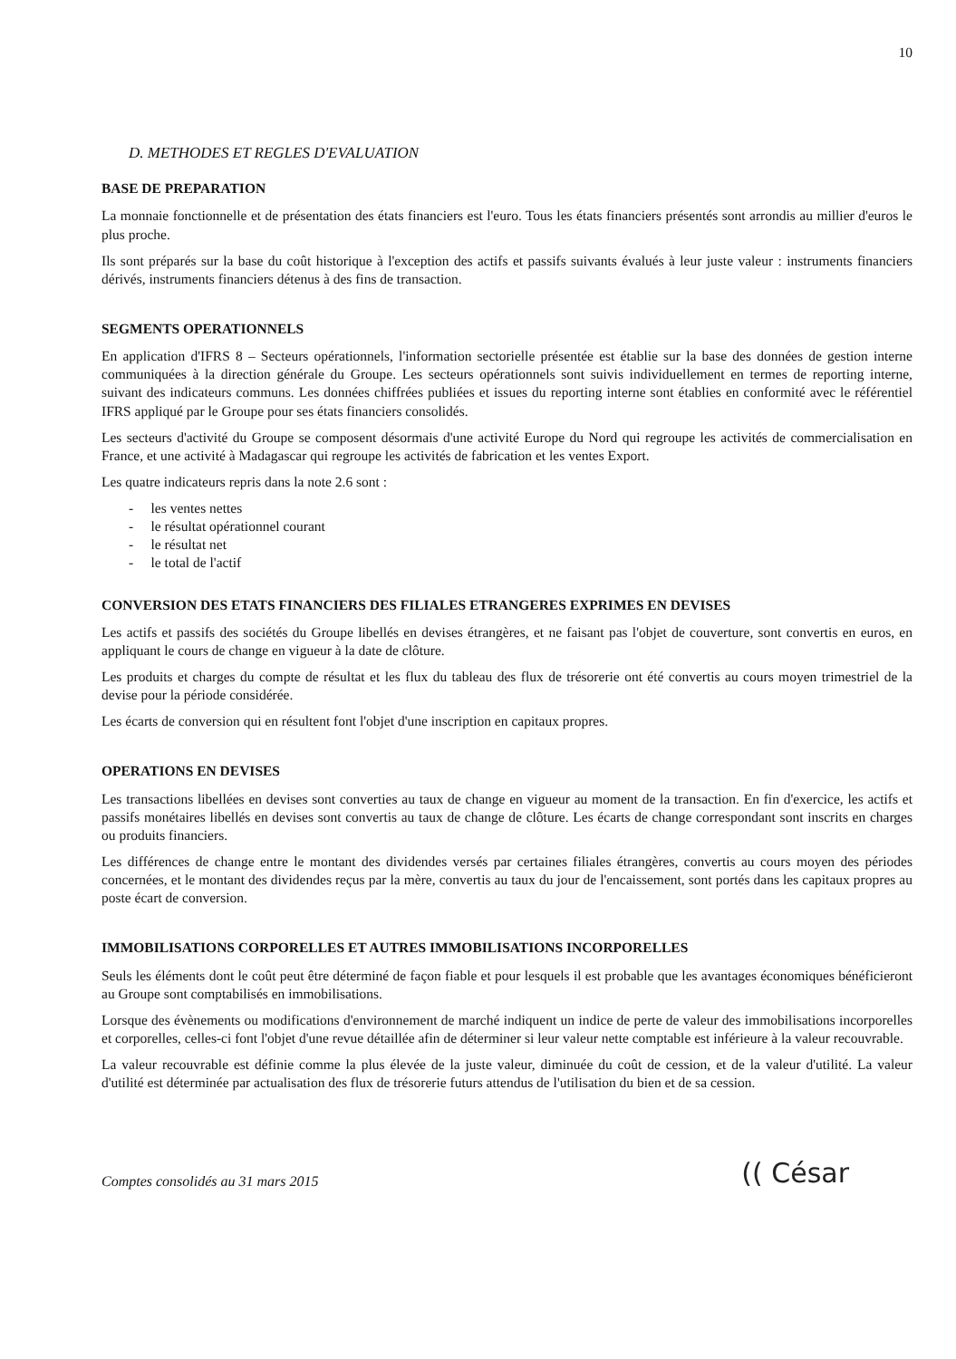10
D. METHODES ET REGLES D'EVALUATION
BASE DE PREPARATION
La monnaie fonctionnelle et de présentation des états financiers est l'euro. Tous les états financiers présentés sont arrondis au millier d'euros le plus proche.
Ils sont préparés sur la base du coût historique à l'exception des actifs et passifs suivants évalués à leur juste valeur : instruments financiers dérivés, instruments financiers détenus à des fins de transaction.
SEGMENTS OPERATIONNELS
En application d'IFRS 8 – Secteurs opérationnels, l'information sectorielle présentée est établie sur la base des données de gestion interne communiquées à la direction générale du Groupe. Les secteurs opérationnels sont suivis individuellement en termes de reporting interne, suivant des indicateurs communs. Les données chiffrées publiées et issues du reporting interne sont établies en conformité avec le référentiel IFRS appliqué par le Groupe pour ses états financiers consolidés.
Les secteurs d'activité du Groupe se composent désormais d'une activité Europe du Nord qui regroupe les activités de commercialisation en France, et une activité à Madagascar qui regroupe les activités de fabrication et les ventes Export.
Les quatre indicateurs repris dans la note 2.6 sont :
- les ventes nettes
- le résultat opérationnel courant
- le résultat net
- le total de l'actif
CONVERSION DES ETATS FINANCIERS DES FILIALES ETRANGERES EXPRIMES EN DEVISES
Les actifs et passifs des sociétés du Groupe libellés en devises étrangères, et ne faisant pas l'objet de couverture, sont convertis en euros, en appliquant le cours de change en vigueur à la date de clôture.
Les produits et charges du compte de résultat et les flux du tableau des flux de trésorerie ont été convertis au cours moyen trimestriel de la devise pour la période considérée.
Les écarts de conversion qui en résultent font l'objet d'une inscription en capitaux propres.
OPERATIONS EN DEVISES
Les transactions libellées en devises sont converties au taux de change en vigueur au moment de la transaction. En fin d'exercice, les actifs et passifs monétaires libellés en devises sont convertis au taux de change de clôture. Les écarts de change correspondant sont inscrits en charges ou produits financiers.
Les différences de change entre le montant des dividendes versés par certaines filiales étrangères, convertis au cours moyen des périodes concernées, et le montant des dividendes reçus par la mère, convertis au taux du jour de l'encaissement, sont portés dans les capitaux propres au poste écart de conversion.
IMMOBILISATIONS CORPORELLES ET AUTRES IMMOBILISATIONS INCORPORELLES
Seuls les éléments dont le coût peut être déterminé de façon fiable et pour lesquels il est probable que les avantages économiques bénéficieront au Groupe sont comptabilisés en immobilisations.
Lorsque des évènements ou modifications d'environnement de marché indiquent un indice de perte de valeur des immobilisations incorporelles et corporelles, celles-ci font l'objet d'une revue détaillée afin de déterminer si leur valeur nette comptable est inférieure à la valeur recouvrable.
La valeur recouvrable est définie comme la plus élevée de la juste valeur, diminuée du coût de cession, et de la valeur d'utilité. La valeur d'utilité est déterminée par actualisation des flux de trésorerie futurs attendus de l'utilisation du bien et de sa cession.
Comptes consolidés au 31 mars 2015
(( César